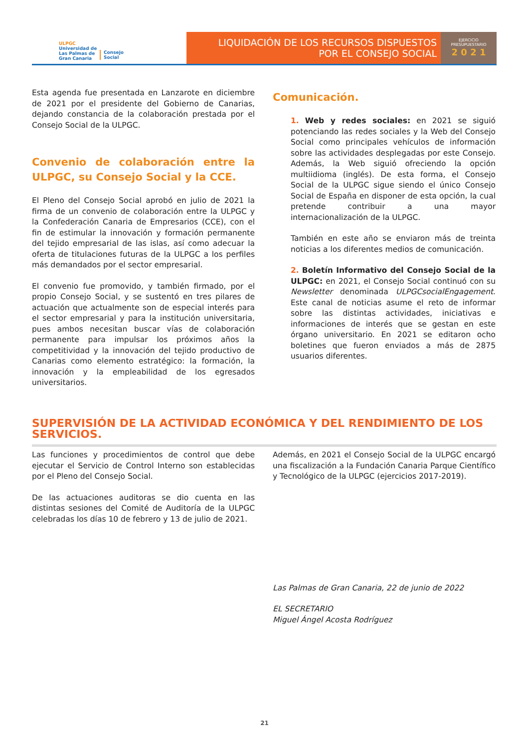ULPGC
Universidad de
Las Palmas de
Gran Canaria
Consejo
Social
LIQUIDACIÓN DE LOS RECURSOS DISPUESTOS
POR EL CONSEJO SOCIAL
EJERCICIO
PRESUPUESTARIO
2 0 2 1
Esta agenda fue presentada en Lanzarote en diciembre de 2021 por el presidente del Gobierno de Canarias, dejando constancia de la colaboración prestada por el Consejo Social de la ULPGC.
Convenio de colaboración entre la ULPGC, su Consejo Social y la CCE.
El Pleno del Consejo Social aprobó en julio de 2021 la firma de un convenio de colaboración entre la ULPGC y la Confederación Canaria de Empresarios (CCE), con el fin de estimular la innovación y formación permanente del tejido empresarial de las islas, así como adecuar la oferta de titulaciones futuras de la ULPGC a los perfiles más demandados por el sector empresarial.
El convenio fue promovido, y también firmado, por el propio Consejo Social, y se sustentó en tres pilares de actuación que actualmente son de especial interés para el sector empresarial y para la institución universitaria, pues ambos necesitan buscar vías de colaboración permanente para impulsar los próximos años la competitividad y la innovación del tejido productivo de Canarias como elemento estratégico: la formación, la innovación y la empleabilidad de los egresados universitarios.
Comunicación.
1. Web y redes sociales: en 2021 se siguió potenciando las redes sociales y la Web del Consejo Social como principales vehículos de información sobre las actividades desplegadas por este Consejo. Además, la Web siguió ofreciendo la opción multiidioma (inglés). De esta forma, el Consejo Social de la ULPGC sigue siendo el único Consejo Social de España en disponer de esta opción, la cual pretende contribuir a una mayor internacionalización de la ULPGC.
También en este año se enviaron más de treinta noticias a los diferentes medios de comunicación.
2. Boletín Informativo del Consejo Social de la ULPGC: en 2021, el Consejo Social continuó con su Newsletter denominada ULPGCsocialEngagement. Este canal de noticias asume el reto de informar sobre las distintas actividades, iniciativas e informaciones de interés que se gestan en este órgano universitario. En 2021 se editaron ocho boletines que fueron enviados a más de 2875 usuarios diferentes.
SUPERVISIÓN DE LA ACTIVIDAD ECONÓMICA Y DEL RENDIMIENTO DE LOS SERVICIOS.
Las funciones y procedimientos de control que debe ejecutar el Servicio de Control Interno son establecidas por el Pleno del Consejo Social.
De las actuaciones auditoras se dio cuenta en las distintas sesiones del Comité de Auditoría de la ULPGC celebradas los días 10 de febrero y 13 de julio de 2021.
Además, en 2021 el Consejo Social de la ULPGC encargó una fiscalización a la Fundación Canaria Parque Científico y Tecnológico de la ULPGC (ejercicios 2017-2019).
Las Palmas de Gran Canaria, 22 de junio de 2022
EL SECRETARIO
Miguel Ángel Acosta Rodríguez
21